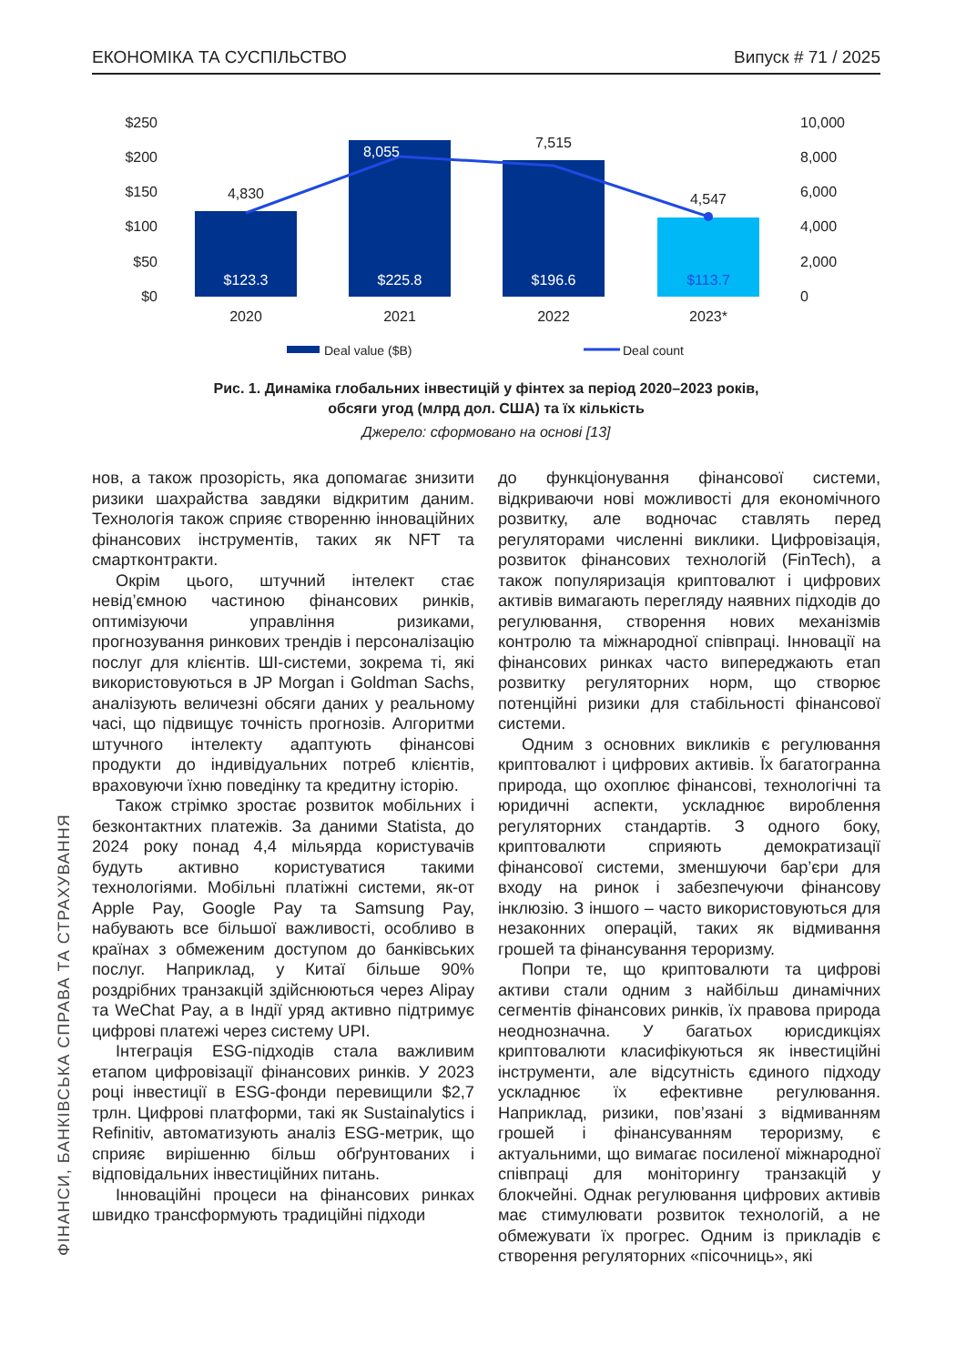ЕКОНОМІКА ТА СУСПІЛЬСТВО Випуск # 71 / 2025
$250
$200
$150
$100
$50
$0
10,000
8,000
6,000
4,000
2,000
0
4,830
8,055
7,515
4,547
$123.3
$225.8
$196.6
$113.7
2020
2021
2022
2023*
Deal value ($B)
Deal count
Рис. 1. Динаміка глобальних інвестицій у фінтех за період 2020–2023 років,
обсяги угод (млрд дол. США) та їх кількість
Джерело: сформовано на основі [13]
нов, а також прозорість, яка допомагає знизити ризики шахрайства завдяки відкритим даним. Технологія також сприяє створенню інноваційних фінансових інструментів, таких як NFT та смартконтракти.
Окрім цього, штучний інтелект стає невід’ємною частиною фінансових ринків, оптимізуючи управління ризиками, прогнозування ринкових трендів і персоналізацію послуг для клієнтів. ШІ-системи, зокрема ті, які використовуються в JP Morgan і Goldman Sachs, аналізують величезні обсяги даних у реальному часі, що підвищує точність прогнозів. Алгоритми штучного інтелекту адаптують фінансові продукти до індивідуальних потреб клієнтів, враховуючи їхню поведінку та кредитну історію.
Також стрімко зростає розвиток мобільних і безконтактних платежів. За даними Statista, до 2024 року понад 4,4 мільярда користувачів будуть активно користуватися такими технологіями. Мобільні платіжні системи, як-от Apple Pay, Google Pay та Samsung Pay, набувають все більшої важливості, особливо в країнах з обмеженим доступом до банківських послуг. Наприклад, у Китаї більше 90% роздрібних транзакцій здійснюються через Alipay та WeChat Pay, а в Індії уряд активно підтримує цифрові платежі через систему UPI.
Інтеграція ESG-підходів стала важливим етапом цифровізації фінансових ринків. У 2023 році інвестиції в ESG-фонди перевищили $2,7 трлн. Цифрові платформи, такі як Sustainalytics і Refinitiv, автоматизують аналіз ESG-метрик, що сприяє вирішенню більш обґрунтованих і відповідальних інвестиційних питань.
Інноваційні процеси на фінансових ринках швидко трансформують традиційні підходи
до функціонування фінансової системи, відкриваючи нові можливості для економічного розвитку, але водночас ставлять перед регуляторами численні виклики. Цифровізація, розвиток фінансових технологій (FinTech), а також популяризація криптовалют і цифрових активів вимагають перегляду наявних підходів до регулювання, створення нових механізмів контролю та міжнародної співпраці. Інновації на фінансових ринках часто випереджають етап розвитку регуляторних норм, що створює потенційні ризики для стабільності фінансової системи.
Одним з основних викликів є регулювання криптовалют і цифрових активів. Їх багатогранна природа, що охоплює фінансові, технологічні та юридичні аспекти, ускладнює вироблення регуляторних стандартів. З одного боку, криптовалюти сприяють демократизації фінансової системи, зменшуючи бар’єри для входу на ринок і забезпечуючи фінансову інклюзію. З іншого – часто використовуються для незаконних операцій, таких як відмивання грошей та фінансування тероризму.
Попри те, що криптовалюти та цифрові активи стали одним з найбільш динамічних сегментів фінансових ринків, їх правова природа неоднозначна. У багатьох юрисдикціях криптовалюти класифікуються як інвестиційні інструменти, але відсутність єдиного підходу ускладнює їх ефективне регулювання. Наприклад, ризики, пов’язані з відмиванням грошей і фінансуванням тероризму, є актуальними, що вимагає посиленої міжнародної співпраці для моніторингу транзакцій у блокчейні. Однак регулювання цифрових активів має стимулювати розвиток технологій, а не обмежувати їх прогрес. Одним із прикладів є створення регуляторних «пісочниць», які
ФІНАНСИ, БАНКІВСЬКА СПРАВА ТА СТРАХУВАННЯ